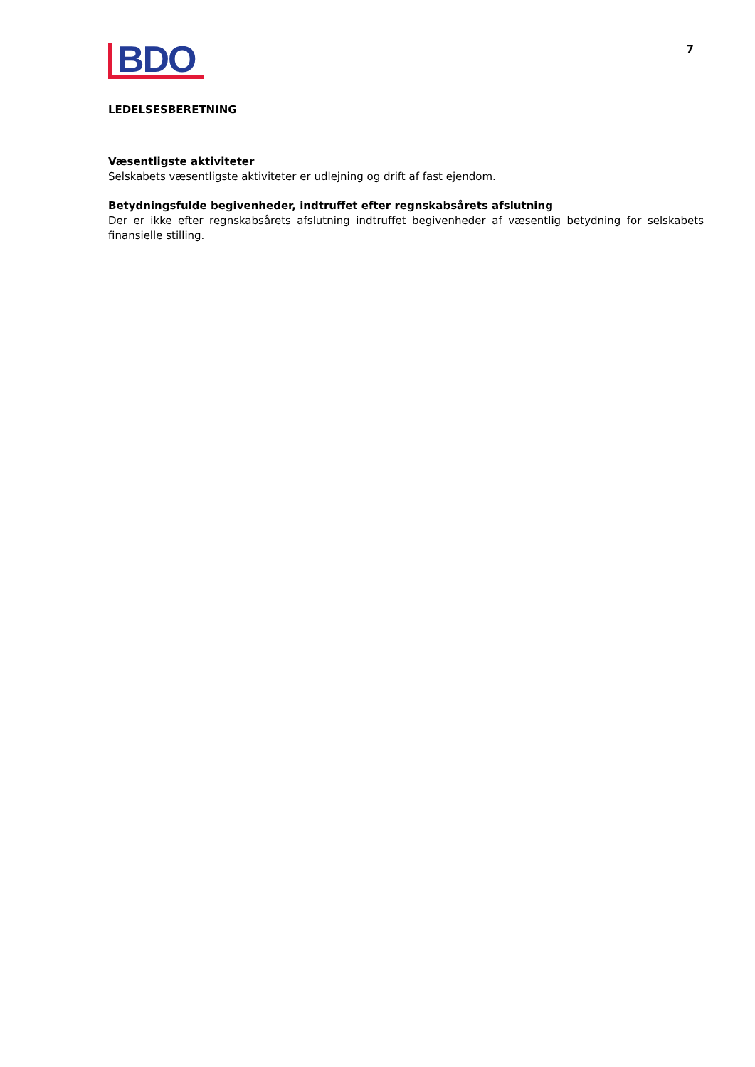BDO
7
LEDELSESBERETNING
Væsentligste aktiviteter
Selskabets væsentligste aktiviteter er udlejning og drift af fast ejendom.
Betydningsfulde begivenheder, indtruffet efter regnskabsårets afslutning
Der er ikke efter regnskabsårets afslutning indtruffet begivenheder af væsentlig betydning for selskabets finansielle stilling.